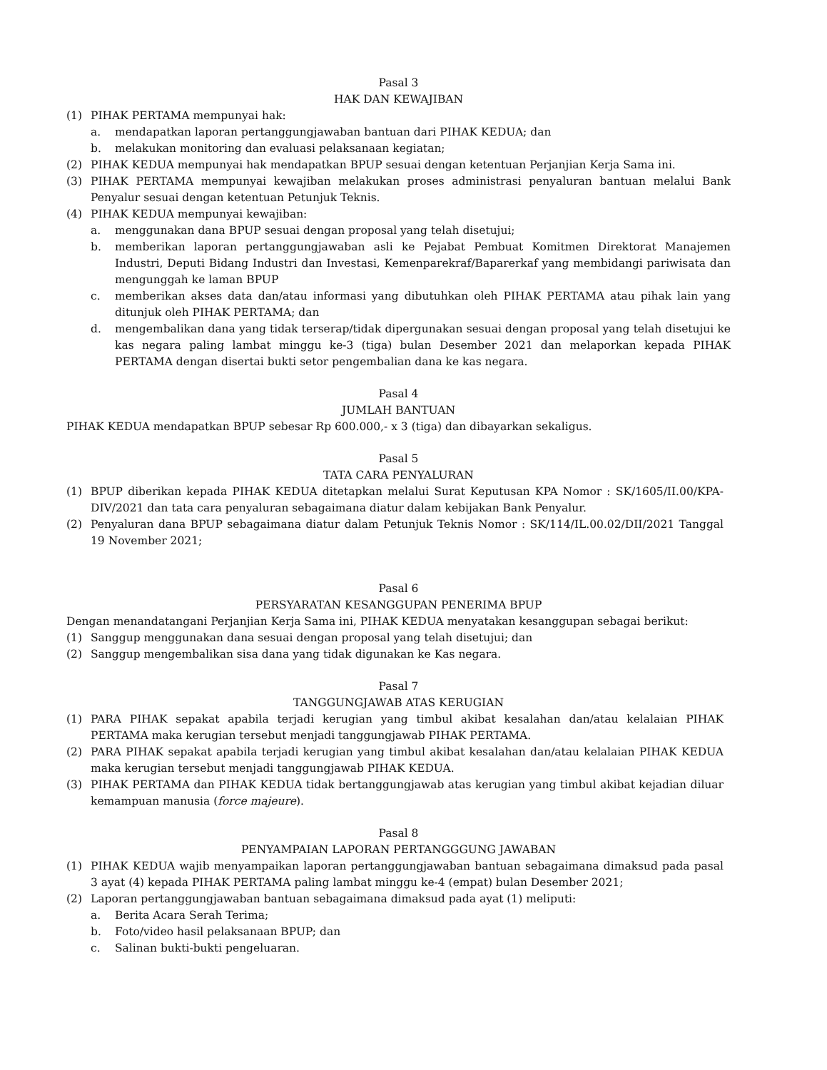Pasal 3
HAK DAN KEWAJIBAN
(1) PIHAK PERTAMA mempunyai hak:
a. mendapatkan laporan pertanggungjawaban bantuan dari PIHAK KEDUA; dan
b. melakukan monitoring dan evaluasi pelaksanaan kegiatan;
(2) PIHAK KEDUA mempunyai hak mendapatkan BPUP sesuai dengan ketentuan Perjanjian Kerja Sama ini.
(3) PIHAK PERTAMA mempunyai kewajiban melakukan proses administrasi penyaluran bantuan melalui Bank Penyalur sesuai dengan ketentuan Petunjuk Teknis.
(4) PIHAK KEDUA mempunyai kewajiban:
a. menggunakan dana BPUP sesuai dengan proposal yang telah disetujui;
b. memberikan laporan pertanggungjawaban asli ke Pejabat Pembuat Komitmen Direktorat Manajemen Industri, Deputi Bidang Industri dan Investasi, Kemenparekraf/Baparerkaf yang membidangi pariwisata dan mengunggah ke laman BPUP
c. memberikan akses data dan/atau informasi yang dibutuhkan oleh PIHAK PERTAMA atau pihak lain yang ditunjuk oleh PIHAK PERTAMA; dan
d. mengembalikan dana yang tidak terserap/tidak dipergunakan sesuai dengan proposal yang telah disetujui ke kas negara paling lambat minggu ke-3 (tiga) bulan Desember 2021 dan melaporkan kepada PIHAK PERTAMA dengan disertai bukti setor pengembalian dana ke kas negara.
Pasal 4
JUMLAH BANTUAN
PIHAK KEDUA mendapatkan BPUP sebesar Rp 600.000,- x 3 (tiga) dan dibayarkan sekaligus.
Pasal 5
TATA CARA PENYALURAN
(1) BPUP diberikan kepada PIHAK KEDUA ditetapkan melalui Surat Keputusan KPA Nomor : SK/1605/II.00/KPA-DIV/2021 dan tata cara penyaluran sebagaimana diatur dalam kebijakan Bank Penyalur.
(2) Penyaluran dana BPUP sebagaimana diatur dalam Petunjuk Teknis Nomor : SK/114/IL.00.02/DII/2021 Tanggal 19 November 2021;
Pasal 6
PERSYARATAN KESANGGUPAN PENERIMA BPUP
Dengan menandatangani Perjanjian Kerja Sama ini, PIHAK KEDUA menyatakan kesanggupan sebagai berikut:
(1) Sanggup menggunakan dana sesuai dengan proposal yang telah disetujui; dan
(2) Sanggup mengembalikan sisa dana yang tidak digunakan ke Kas negara.
Pasal 7
TANGGUNGJAWAB ATAS KERUGIAN
(1) PARA PIHAK sepakat apabila terjadi kerugian yang timbul akibat kesalahan dan/atau kelalaian PIHAK PERTAMA maka kerugian tersebut menjadi tanggungjawab PIHAK PERTAMA.
(2) PARA PIHAK sepakat apabila terjadi kerugian yang timbul akibat kesalahan dan/atau kelalaian PIHAK KEDUA maka kerugian tersebut menjadi tanggungjawab PIHAK KEDUA.
(3) PIHAK PERTAMA dan PIHAK KEDUA tidak bertanggungjawab atas kerugian yang timbul akibat kejadian diluar kemampuan manusia (force majeure).
Pasal 8
PENYAMPAIAN LAPORAN PERTANGGGUNG JAWABAN
(1) PIHAK KEDUA wajib menyampaikan laporan pertanggungjawaban bantuan sebagaimana dimaksud pada pasal 3 ayat (4) kepada PIHAK PERTAMA paling lambat minggu ke-4 (empat) bulan Desember 2021;
(2) Laporan pertanggungjawaban bantuan sebagaimana dimaksud pada ayat (1) meliputi:
a. Berita Acara Serah Terima;
b. Foto/video hasil pelaksanaan BPUP; dan
c. Salinan bukti-bukti pengeluaran.